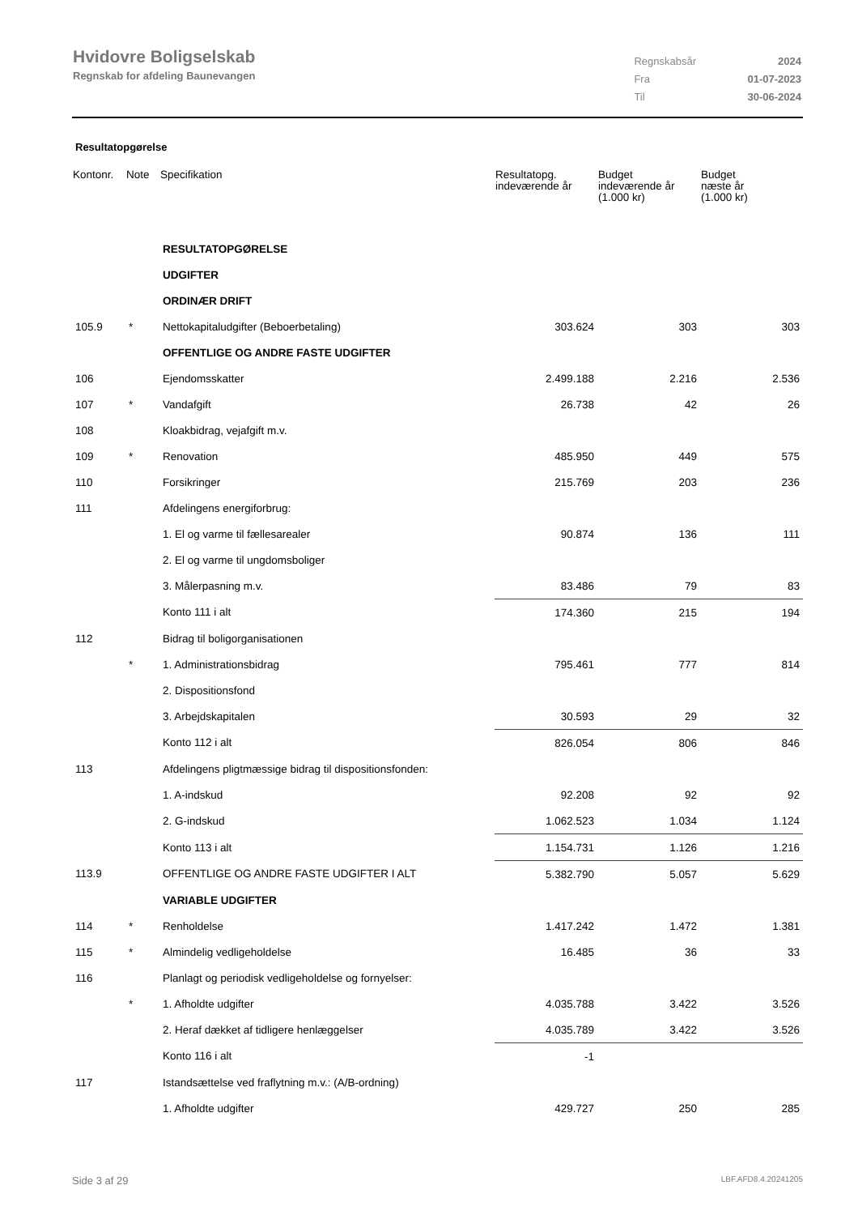Hvidovre Boligselskab
Regnskab for afdeling Baunevangen
| Regnskabsår | 2024 |
| Fra | 01-07-2023 |
| Til | 30-06-2024 |
Resultatopgørelse
| Kontonr. | Note | Specifikation | Resultatopg. indeværende år | Budget indeværende år (1.000 kr) | Budget næste år (1.000 kr) |
| --- | --- | --- | --- | --- | --- |
| | | RESULTATOPGØRELSE | | | |
| | | UDGIFTER | | | |
| | | ORDINÆR DRIFT | | | |
| 105.9 | * | Nettokapitaludgifter (Beboerbetaling) | 303.624 | 303 | 303 |
| | | OFFENTLIGE OG ANDRE FASTE UDGIFTER | | | |
| 106 | | Ejendomsskatter | 2.499.188 | 2.216 | 2.536 |
| 107 | * | Vandafgift | 26.738 | 42 | 26 |
| 108 | | Kloakbidrag, vejafgift m.v. | | | |
| 109 | * | Renovation | 485.950 | 449 | 575 |
| 110 | | Forsikringer | 215.769 | 203 | 236 |
| 111 | | Afdelingens energiforbrug: | | | |
| | | 1. El og varme til fællesarealer | 90.874 | 136 | 111 |
| | | 2. El og varme til ungdomsboliger | | | |
| | | 3. Målerpasning m.v. | 83.486 | 79 | 83 |
| | | Konto 111 i alt | 174.360 | 215 | 194 |
| 112 | | Bidrag til boligorganisationen | | | |
| | * | 1. Administrationsbidrag | 795.461 | 777 | 814 |
| | | 2. Dispositionsfond | | | |
| | | 3. Arbejdskapitalen | 30.593 | 29 | 32 |
| | | Konto 112 i alt | 826.054 | 806 | 846 |
| 113 | | Afdelingens pligtmæssige bidrag til dispositionsfonden: | | | |
| | | 1. A-indskud | 92.208 | 92 | 92 |
| | | 2. G-indskud | 1.062.523 | 1.034 | 1.124 |
| | | Konto 113 i alt | 1.154.731 | 1.126 | 1.216 |
| 113.9 | | OFFENTLIGE OG ANDRE FASTE UDGIFTER I ALT | 5.382.790 | 5.057 | 5.629 |
| | | VARIABLE UDGIFTER | | | |
| 114 | * | Renholdelse | 1.417.242 | 1.472 | 1.381 |
| 115 | * | Almindelig vedligeholdelse | 16.485 | 36 | 33 |
| 116 | | Planlagt og periodisk vedligeholdelse og fornyelser: | | | |
| | * | 1. Afholdte udgifter | 4.035.788 | 3.422 | 3.526 |
| | | 2. Heraf dækket af tidligere henlæggelser | 4.035.789 | 3.422 | 3.526 |
| | | Konto 116 i alt | -1 | | |
| 117 | | Istandsættelse ved fraflytning m.v.: (A/B-ordning) | | | |
| | | 1. Afholdte udgifter | 429.727 | 250 | 285 |
Side 3 af 29 LBF.AFD8.4.20241205